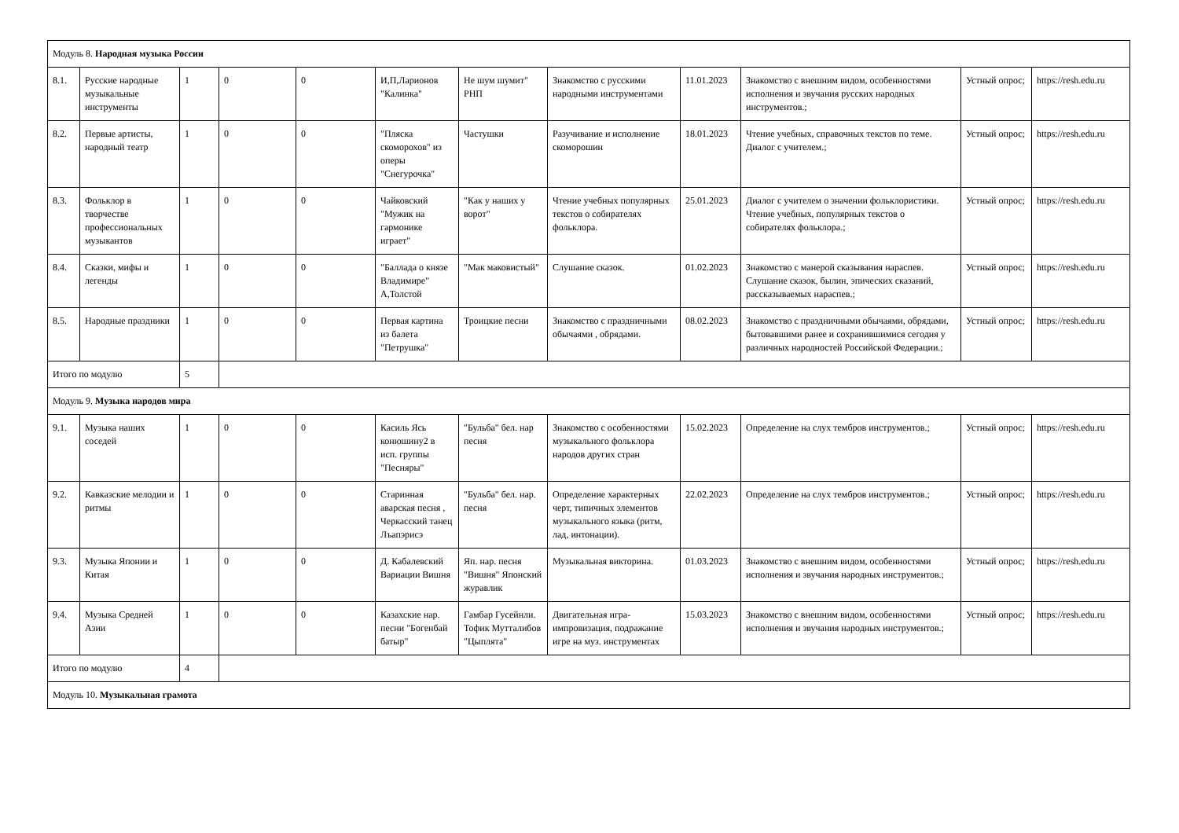| Модуль 8. Народная музыка России | | | | | | | | | | | |
| 8.1. | Русские народные музыкальные инструменты | 1 | 0 | 0 | И,П,Ларионов "Калинка" | Не шум шумит" РНП | Знакомство с русскими народными инструментами | 11.01.2023 | Знакомство с внешним видом, особенностями исполнения и звучания русских народных инструментов.; | Устный опрос; | https://resh.edu.ru |
| 8.2. | Первые артисты, народный театр | 1 | 0 | 0 | "Пляска скоморохов" из оперы "Снегурочка" | Частушки | Разучивание и исполнение скоморошин | 18.01.2023 | Чтение учебных, справочных текстов по теме. Диалог с учителем.; | Устный опрос; | https://resh.edu.ru |
| 8.3. | Фольклор в творчестве профессиональных музыкантов | 1 | 0 | 0 | Чайковский "Мужик на гармонике играет" | "Как у наших у ворот" | Чтение учебных популярных текстов о собирателях фольклора. | 25.01.2023 | Диалог с учителем о значении фольклористики. Чтение учебных, популярных текстов о собирателях фольклора.; | Устный опрос; | https://resh.edu.ru |
| 8.4. | Сказки, мифы и легенды | 1 | 0 | 0 | "Баллада о князе Владимире" А,Толстой | "Мак маковистый" | Слушание сказок. | 01.02.2023 | Знакомство с манерой сказывания нараспев. Слушание сказок, былин, эпических сказаний, рассказываемых нараспев.; | Устный опрос; | https://resh.edu.ru |
| 8.5. | Народные праздники | 1 | 0 | 0 | Первая картина из балета "Петрушка" | Троицкие песни | Знакомство с праздничными обычаями , обрядами. | 08.02.2023 | Знакомство с праздничными обычаями, обрядами, бытовавшими ранее и сохранившимися сегодня у различных народностей Российской Федерации.; | Устный опрос; | https://resh.edu.ru |
| Итого по модулю | | 5 | | | | | | | | | |
| Модуль 9. Музыка народов мира | | | | | | | | | | | |
| 9.1. | Музыка наших соседей | 1 | 0 | 0 | Касиль Ясь конюшину2 в исп. группы "Песняры" | "Бульба" бел. нар песня | Знакомство с особенностями музыкального фольклора народов других стран | 15.02.2023 | Определение на слух тембров инструментов.; | Устный опрос; | https://resh.edu.ru |
| 9.2. | Кавказские мелодии и ритмы | 1 | 0 | 0 | Старинная аварская песня , Черкасский танец Лъапэрисэ | "Бульба" бел. нар. песня | Определение характерных черт, типичных элементов музыкального языка (ритм, лад, интонации). | 22.02.2023 | Определение на слух тембров инструментов.; | Устный опрос; | https://resh.edu.ru |
| 9.3. | Музыка Японии и Китая | 1 | 0 | 0 | Д. Кабалевский Вариации Вишня | Яп. нар. песня "Вишня" Японский журавлик | Музыкальная викторина. | 01.03.2023 | Знакомство с внешним видом, особенностями исполнения и звучания народных инструментов.; | Устный опрос; | https://resh.edu.ru |
| 9.4. | Музыка Средней Азии | 1 | 0 | 0 | Казахские нар. песни "Богенбай батыр" | Гамбар Гусейнли. Тофик Мутталибов "Цыплята" | Двигательная игра-импровизация, подражание игре на муз. инструментах | 15.03.2023 | Знакомство с внешним видом, особенностями исполнения и звучания народных инструментов.; | Устный опрос; | https://resh.edu.ru |
| Итого по модулю | | 4 | | | | | | | | | |
| Модуль 10. Музыкальная грамота | | | | | | | | | | | |